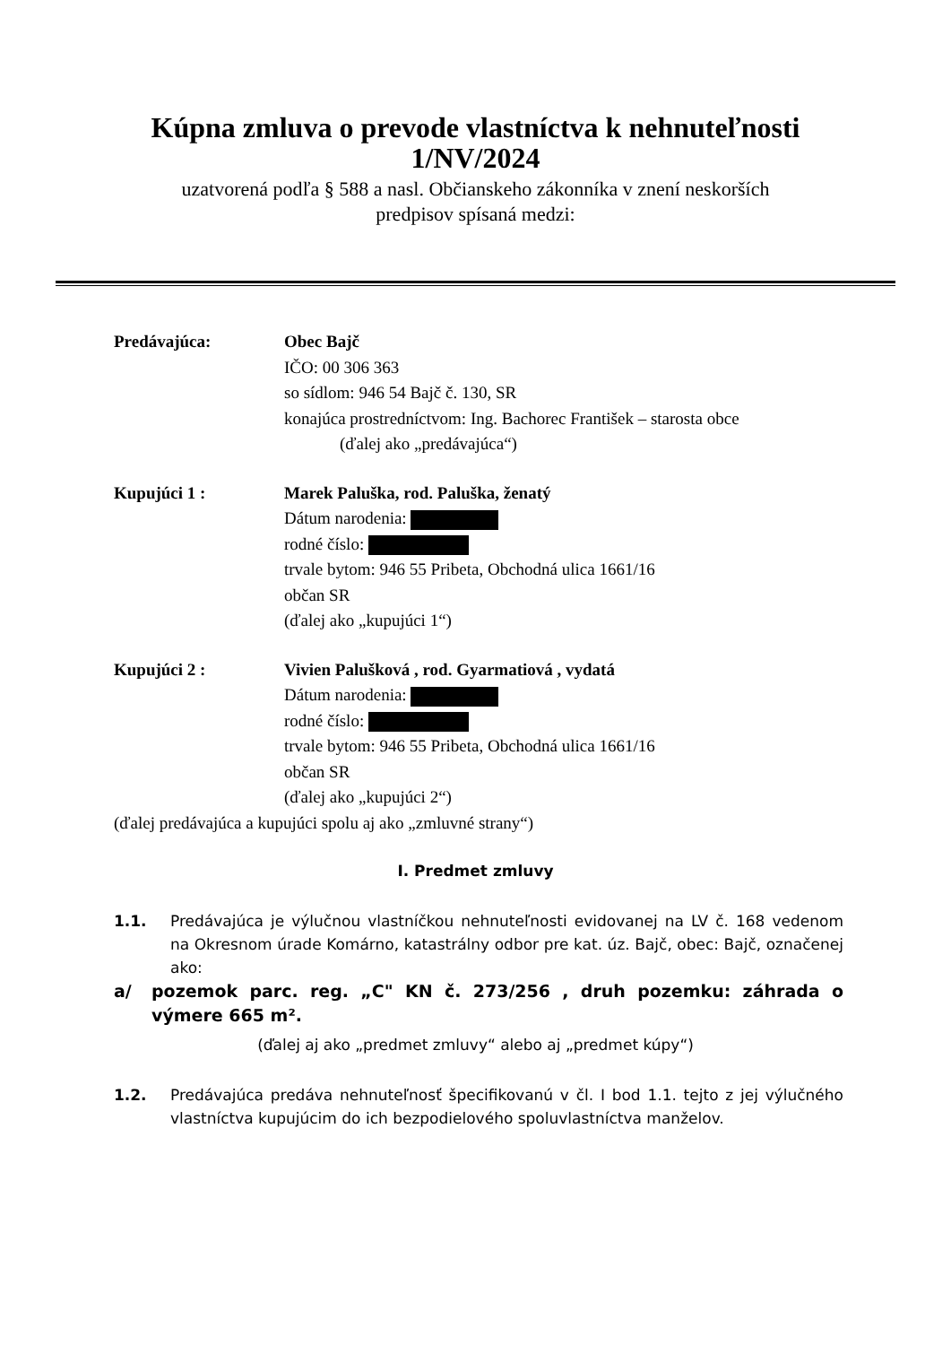Kúpna zmluva o prevode vlastníctva k nehnuteľnosti
1/NV/2024
uzatvorená podľa § 588 a nasl. Občianskeho zákonníka v znení neskorších
predpisov spísaná medzi:
Predávajúca: Obec Bajč
IČO: 00 306 363
so sídlom: 946 54 Bajč č. 130, SR
konajúca prostredníctvom: Ing. Bachorec František – starosta obce
(ďalej ako „predávajúca“)
Kupujúci 1 : Marek Paluška, rod. Paluška, ženatý
Dátum narodenia:
rodné číslo:
trvale bytom: 946 55 Pribeta, Obchodná ulica 1661/16
občan SR
(ďalej ako „kupujúci 1“)
Kupujúci 2 : Vivien Palušková , rod. Gyarmatiová , vydatá
Dátum narodenia:
rodné číslo:
trvale bytom: 946 55 Pribeta, Obchodná ulica 1661/16
občan SR
(ďalej ako „kupujúci 2“)
(ďalej predávajúca a kupujúci spolu aj ako „zmluvné strany“)
I. Predmet zmluvy
1.1. Predávajúca je výlučnou vlastníčkou nehnuteľnosti evidovanej na LV č. 168 vedenom na Okresnom úrade Komárno, katastrálny odbor pre kat. úz. Bajč, obec: Bajč, označenej ako:
a/ pozemok parc. reg. „C" KN č. 273/256 , druh pozemku: záhrada o výmere 665 m².
(ďalej aj ako „predmet zmluvy“ alebo aj „predmet kúpy“)
1.2. Predávajúca predáva nehnuteľnosť špecifikovanú v čl. I bod 1.1. tejto z jej výlučného vlastníctva kupujúcim do ich bezpodielového spoluvlastníctva manželov.